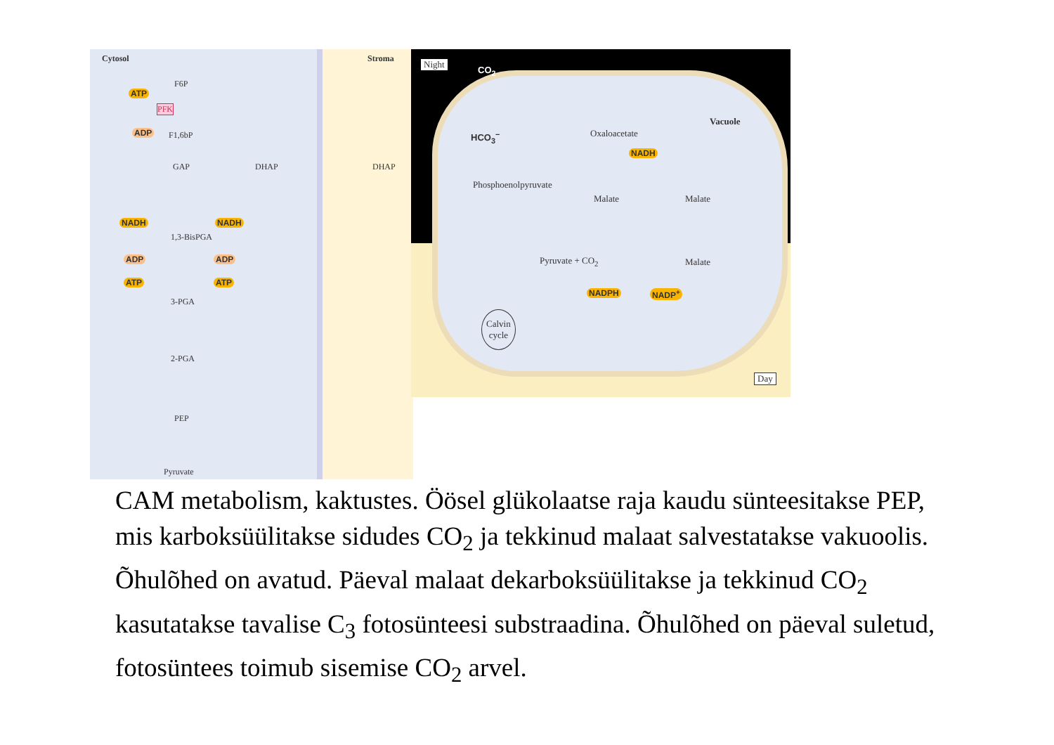Cytosol Stroma
F6P
ATP
PFK
ADP F1,6bP
GAP DHAP DHAP
1,3-BisPGA
3-PGA
2-PGA
PEP
Pyruvate
NADH NADH
ADP
ATP
ADP
ATP
Night
CO<sub>2</sub>
Vacuole
HCO<sub>3</sub><sup>−</sup> Oxaloacetate
Phosphoenolpyruvate
NADH
Malate Malate
Malate Pyruvate + CO<sub>2</sub>
NADPH NADP<sup>+</sup>
Calvin
cycle
Day
CAM metabolism, kaktustes. Öösel glükolaatse raja kaudu sünteesitakse PEP, mis karboksüülitakse sidudes CO<sub>2</sub> ja tekkinud malaat salvestatakse vakuoolis. Õhulõhed on avatud. Päeval malaat dekarboksüülitakse ja tekkinud CO<sub>2</sub> kasutatakse tavalise C<sub>3</sub> fotosünteesi substraadina. Õhulõhed on päeval suletud, fotosüntees toimub sisemise CO<sub>2</sub> arvel.